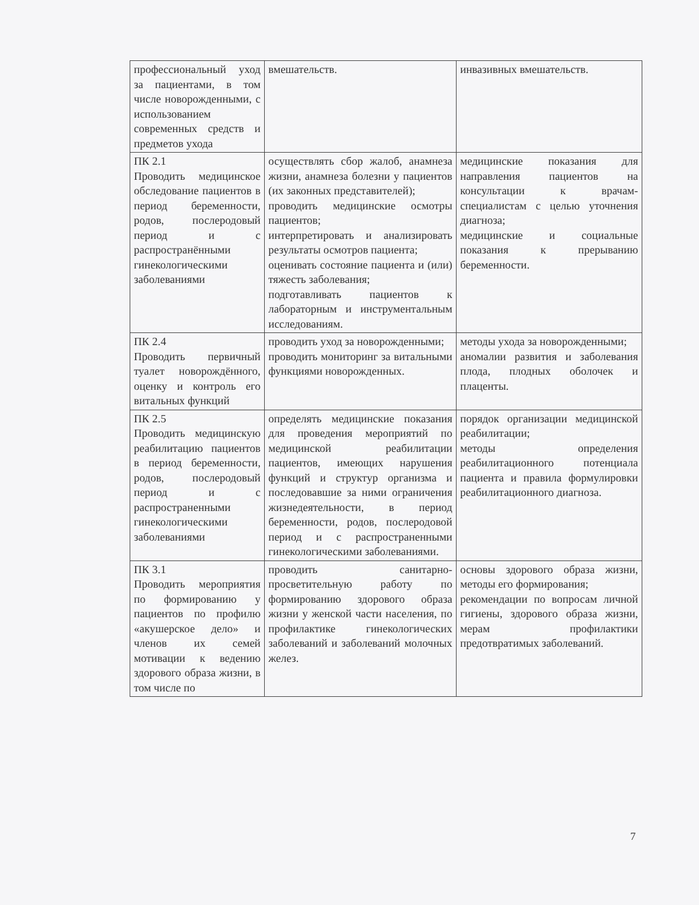| профессиональный уход за пациентами, в том числе новорожденными, с использованием современных средств и предметов ухода | вмешательств. | инвазивных вмешательств. |
| ПК 2.1 Проводить медицинское обследование пациентов в период беременности, родов, послеродовый период и с распространёнными гинекологическими заболеваниями | осуществлять сбор жалоб, анамнеза жизни, анамнеза болезни у пациентов (их законных представителей); проводить медицинские осмотры пациентов; интерпретировать и анализировать результаты осмотров пациента; оценивать состояние пациента и (или) тяжесть заболевания; подготавливать пациентов к лабораторным и инструментальным исследованиям. | медицинские показания для направления пациентов на консультации к врачам-специалистам с целью уточнения диагноза; медицинские и социальные показания к прерыванию беременности. |
| ПК 2.4 Проводить первичный туалет новорождённого, оценку и контроль его витальных функций | проводить уход за новорожденными; проводить мониторинг за витальными функциями новорожденных. | методы ухода за новорожденными; аномалии развития и заболевания плода, плодных оболочек и плаценты. |
| ПК 2.5 Проводить медицинскую реабилитацию пациентов в период беременности, родов, послеродовый период и с распространенными гинекологическими заболеваниями | определять медицинские показания для проведения мероприятий по медицинской реабилитации пациентов, имеющих нарушения функций и структур организма и последовавшие за ними ограничения жизнедеятельности, в период беременности, родов, послеродовой период и с распространенными гинекологическими заболеваниями. | порядок организации медицинской реабилитации; методы определения реабилитационного потенциала пациента и правила формулировки реабилитационного диагноза. |
| ПК 3.1 Проводить мероприятия по формированию у пациентов по профилю «акушерское дело» и членов их семей мотивации к ведению здорового образа жизни, в том числе по | проводить санитарно-просветительную работу по формированию здорового образа жизни у женской части населения, по профилактике гинекологических заболеваний и заболеваний молочных желез. | основы здорового образа жизни, методы его формирования; рекомендации по вопросам личной гигиены, здорового образа жизни, мерам профилактики предотвратимых заболеваний. |
7